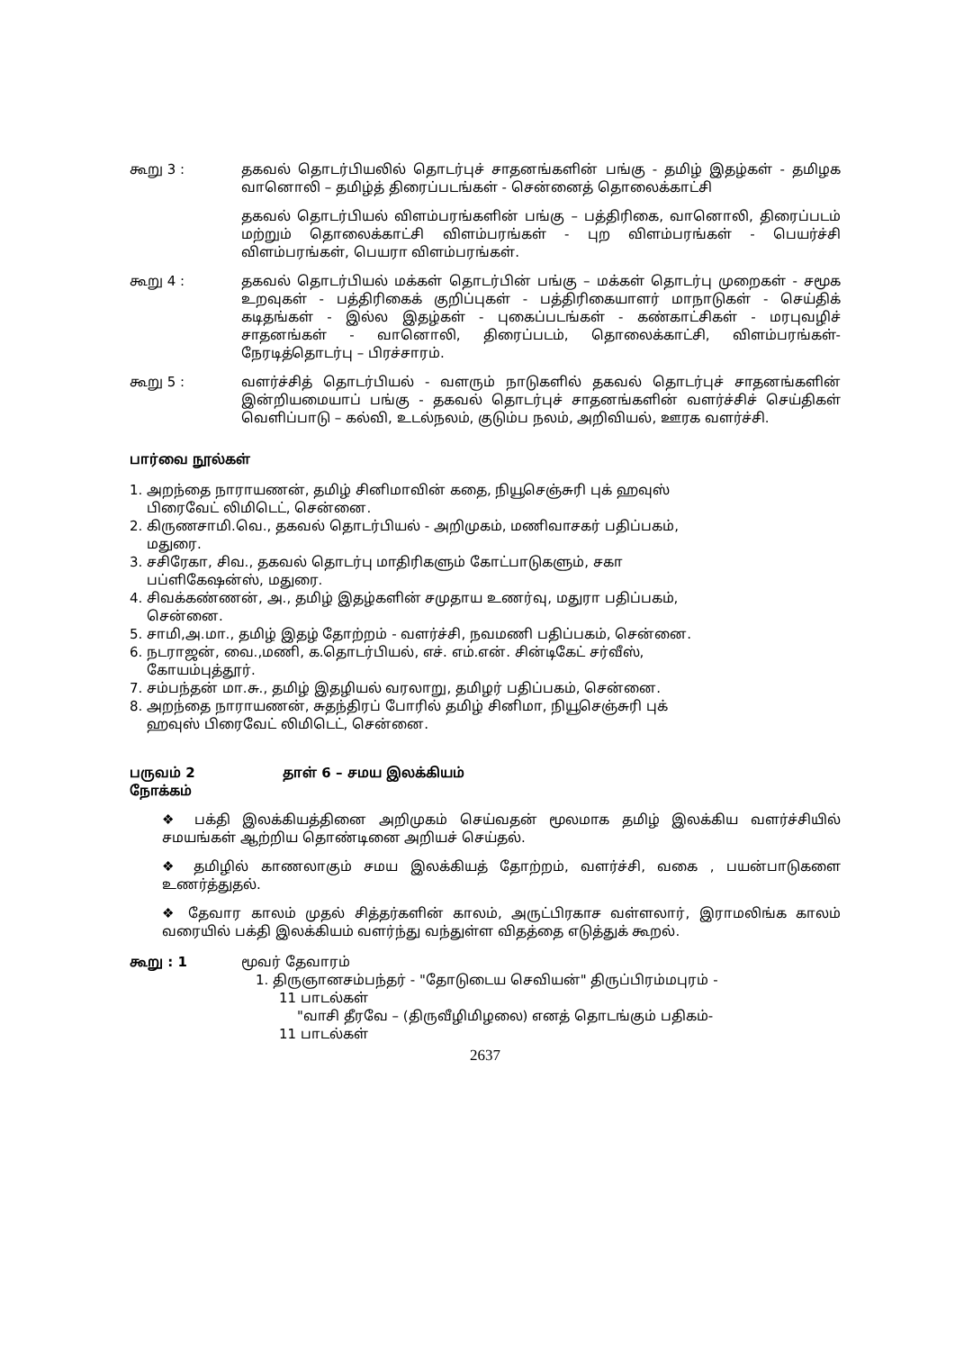கூறு 3 : தகவல் தொடர்பியலில் தொடர்புச் சாதனங்களின் பங்கு - தமிழ் இதழ்கள் - தமிழக வானொலி – தமிழ்த் திரைப்படங்கள் - சென்னைத் தொலைக்காட்சி
தகவல் தொடர்பியல் விளம்பரங்களின் பங்கு – பத்திரிகை, வானொலி, திரைப்படம் மற்றும் தொலைக்காட்சி விளம்பரங்கள் - புற விளம்பரங்கள் - பெயர்ச்சி விளம்பரங்கள், பெயரா விளம்பரங்கள்.
கூறு 4 : தகவல் தொடர்பியல் மக்கள் தொடர்பின் பங்கு – மக்கள் தொடர்பு முறைகள் - சமூக உறவுகள் - பத்திரிகைக் குறிப்புகள் - பத்திரிகையாளர் மாநாடுகள் - செய்திக் கடிதங்கள் - இல்ல இதழ்கள் - புகைப்படங்கள் - கண்காட்சிகள் - மரபுவழிச் சாதனங்கள் - வானொலி, திரைப்படம், தொலைக்காட்சி, விளம்பரங்கள்- நேரடித்தொடர்பு – பிரச்சாரம்.
கூறு 5 : வளர்ச்சித் தொடர்பியல் - வளரும் நாடுகளில் தகவல் தொடர்புச் சாதனங்களின் இன்றியமையாப் பங்கு - தகவல் தொடர்புச் சாதனங்களின் வளர்ச்சிச் செய்திகள் வெளிப்பாடு – கல்வி, உடல்நலம், குடும்ப நலம், அறிவியல், ஊரக வளர்ச்சி.
பார்வை நூல்கள்
1. அறந்தை நாராயணன், தமிழ் சினிமாவின் கதை, நியூசெஞ்சுரி புக் ஹவுஸ்
பிரைவேட் லிமிடெட், சென்னை.
2. கிருணசாமி.வெ., தகவல் தொடர்பியல் - அறிமுகம், மணிவாசகர் பதிப்பகம்,
மதுரை.
3. சசிரேகா, சிவ., தகவல் தொடர்பு மாதிரிகளும் கோட்பாடுகளும், சகா
பப்ளிகேஷன்ஸ், மதுரை.
4. சிவக்கண்ணன், அ., தமிழ் இதழ்களின் சமுதாய உணர்வு, மதுரா பதிப்பகம்,
சென்னை.
5. சாமி,அ.மா., தமிழ் இதழ் தோற்றம் - வளர்ச்சி, நவமணி பதிப்பகம், சென்னை.
6. நடராஜன், வை.,மணி, க.தொடர்பியல், எச். எம்.என். சின்டிகேட் சர்வீஸ்,
கோயம்புத்தூர்.
7. சம்பந்தன் மா.சு., தமிழ் இதழியல் வரலாறு, தமிழர் பதிப்பகம், சென்னை.
8. அறந்தை நாராயணன், சுதந்திரப் போரில் தமிழ் சினிமா, நியூசெஞ்சுரி புக்
ஹவுஸ் பிரைவேட் லிமிடெட், சென்னை.
பருவம் 2 தாள் 6 – சமய இலக்கியம்
நோக்கம்
❖ பக்தி இலக்கியத்தினை அறிமுகம் செய்வதன் மூலமாக தமிழ் இலக்கிய வளர்ச்சியில் சமயங்கள் ஆற்றிய தொண்டினை அறியச் செய்தல்.
❖ தமிழில் காணலாகும் சமய இலக்கியத் தோற்றம், வளர்ச்சி, வகை , பயன்பாடுகளை உணர்த்துதல்.
❖ தேவார காலம் முதல் சித்தர்களின் காலம், அருட்பிரகாச வள்ளலார், இராமலிங்க காலம் வரையில் பக்தி இலக்கியம் வளர்ந்து வந்துள்ள விதத்தை எடுத்துக் கூறல்.
கூறு : 1 மூவர் தேவாரம்
1. திருஞானசம்பந்தர் - "தோடுடைய செவியன்" திருப்பிரம்மபுரம் -
11 பாடல்கள்
"வாசி தீரவே – (திருவீழிமிழலை) எனத் தொடங்கும் பதிகம்-
11 பாடல்கள்
2637